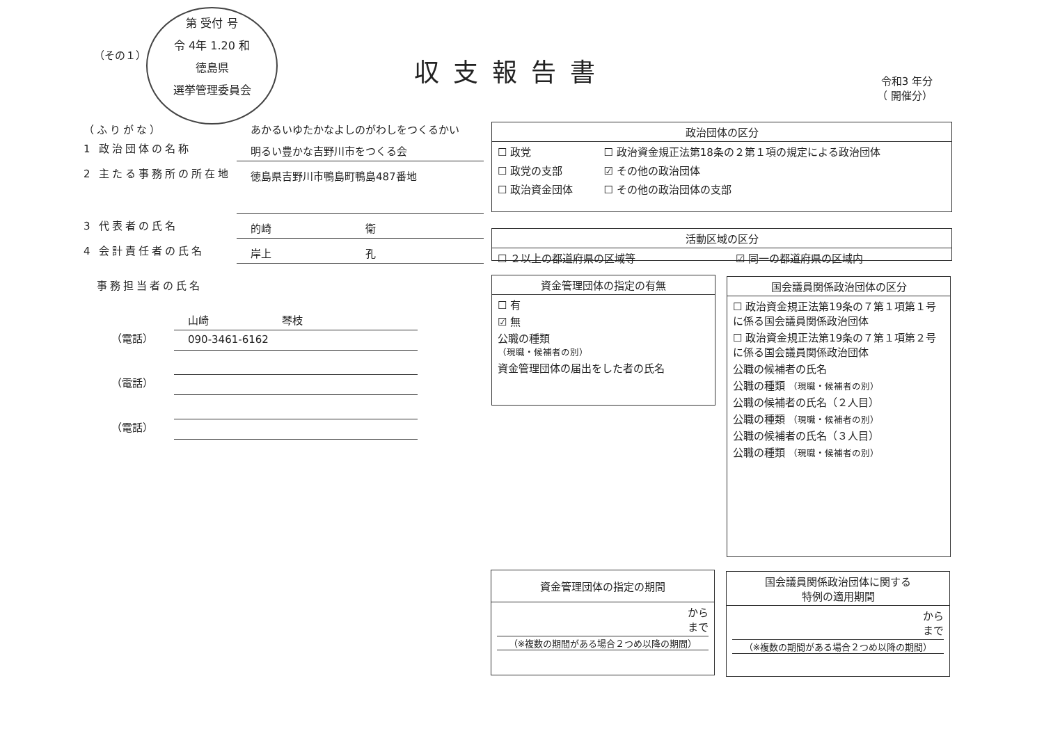第 受付 号
令 4年 1.20 和
徳島県
選挙管理委員会
（その１） 収支報告書
令和3 年分
（ 開催分）
（ふりがな） あかるいゆたかなよしのがわしをつくるかい
1 政治団体の名称
明るい豊かな吉野川市をつくる会
2 主たる事務所の所在地
徳島県吉野川市鴨島町鴨島487番地
3 代表者の氏名
的崎　　　　　　　　　衛
4 会計責任者の氏名
岸上　　　　　　　　　孔
　事務担当者の氏名
山崎　　　　　　　琴枝
（電話）
090-3461-6162
（電話）
（電話）
政治団体の区分
| ☐ 政党 | ☐ 政治資金規正法第18条の２第１項の規定による政治団体 |
| ☐ 政党の支部 | ☑ その他の政治団体 |
| ☐ 政治資金団体 | ☐ その他の政治団体の支部 |
活動区域の区分
| ☐ ２以上の都道府県の区域等 | ☑ 同一の都道府県の区域内 |
資金管理団体の指定の有無
☐ 有
☑ 無
公職の種類
（現職・候補者の別）
資金管理団体の届出をした者の氏名
国会議員関係政治団体の区分
☐ 政治資金規正法第19条の７第１項第１号に係る国会議員関係政治団体
☐ 政治資金規正法第19条の７第１項第２号に係る国会議員関係政治団体
公職の候補者の氏名
公職の種類 （現職・候補者の別）
公職の候補者の氏名（２人目）
公職の種類 （現職・候補者の別）
公職の候補者の氏名（３人目）
公職の種類 （現職・候補者の別）
資金管理団体の指定の期間
から
まで
（※複数の期間がある場合２つめ以降の期間）
国会議員関係政治団体に関する
特例の適用期間
から
まで
（※複数の期間がある場合２つめ以降の期間）